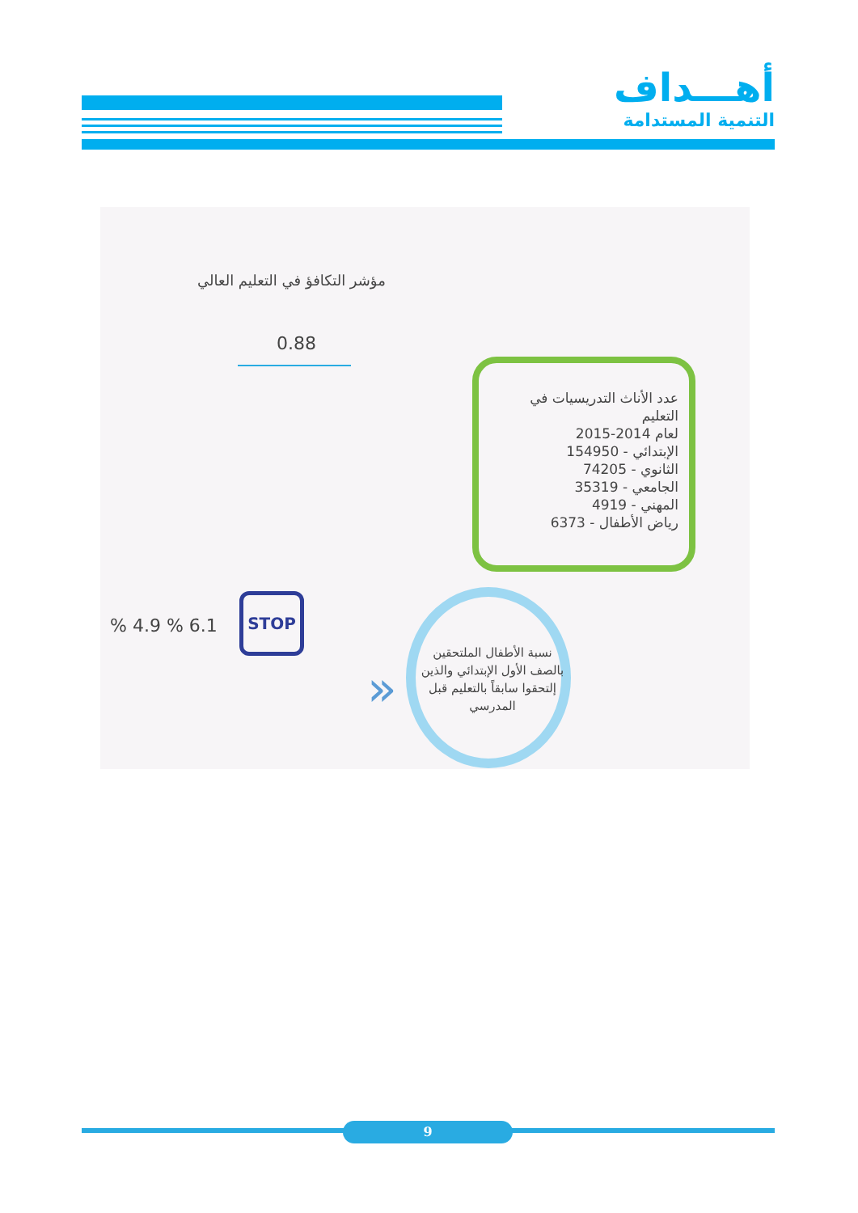أهـــداف
التنمية المستدامة
مؤشر التكافؤ في التعليم العالي
0.88
عدد الأناث التدريسيات في التعليم
لعام 2014-2015
الإبتدائي - 154950
الثانوي - 74205
الجامعي - 35319
المهني - 4919
رياض الأطفال - 6373
نسبة الأطفال الملتحقين بالصف الأول الإبتدائي والذين إلتحقوا سابقاً بالتعليم قبل المدرسي
% 4.9 % 6.1
STOP
»
9